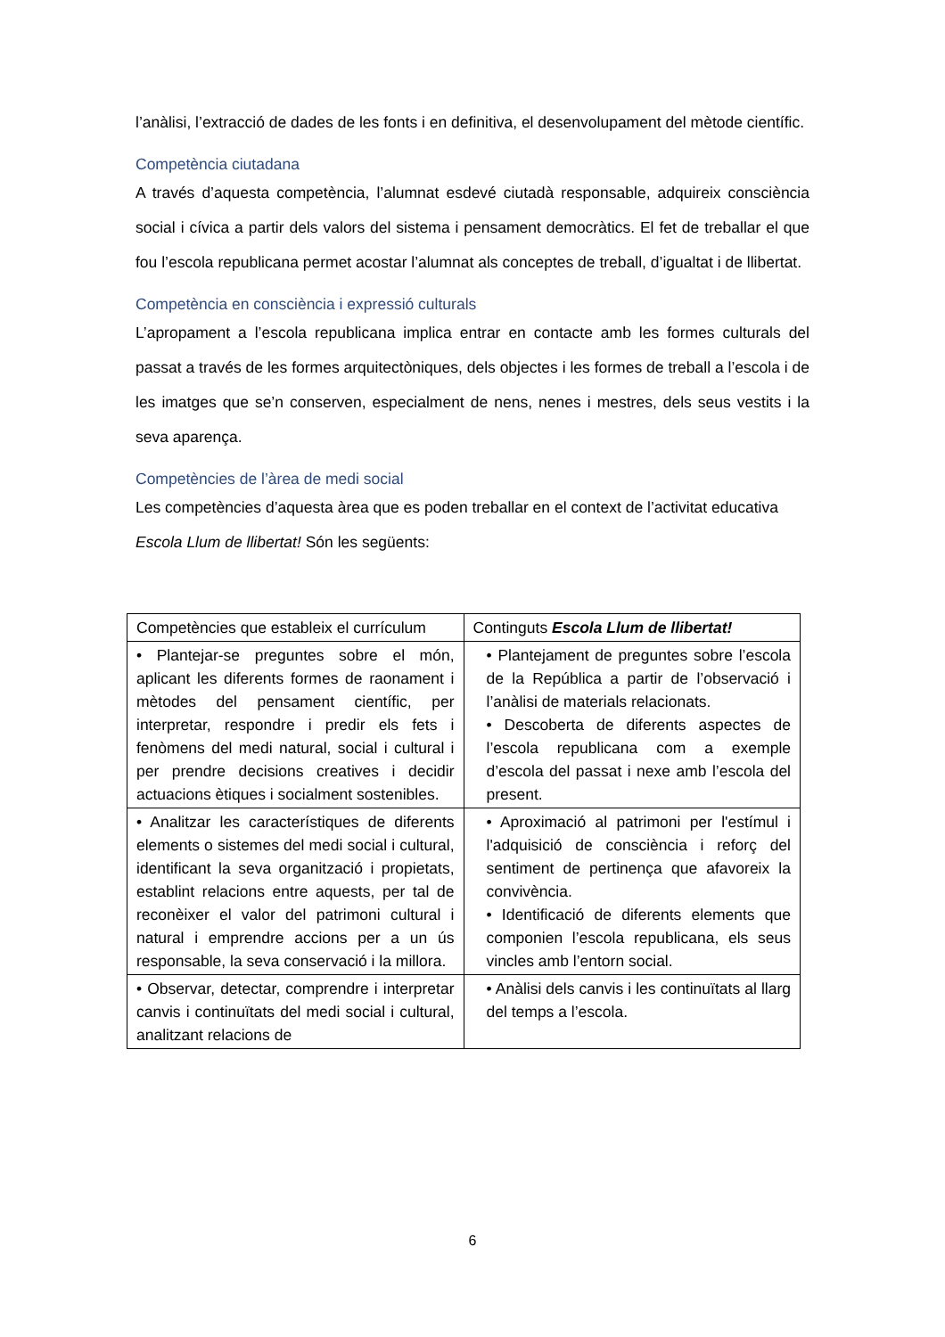l’anàlisi, l’extracció de dades de les fonts i en definitiva, el desenvolupament del mètode científic.
Competència ciutadana
A través d’aquesta competència, l’alumnat esdevé ciutadà responsable, adquireix consciència social i cívica a partir dels valors del sistema i pensament democràtics. El fet de treballar el que fou l’escola republicana permet acostar l’alumnat als conceptes de treball, d’igualtat i de llibertat.
Competència en consciència i expressió culturals
L’apropament a l’escola republicana implica entrar en contacte amb les formes culturals del passat a través de les formes arquitectòniques, dels objectes i les formes de treball a l’escola i de les imatges que se’n conserven, especialment de nens, nenes i mestres, dels seus vestits i la seva aparença.
Competències de l’àrea de medi social
Les competències d’aquesta àrea que es poden treballar en el context de l’activitat educativa Escola Llum de llibertat! Són les següents:
| Competències que estableix el currículum | Continguts Escola Llum de llibertat! |
| • Plantejar-se preguntes sobre el món, aplicant les diferents formes de raonament i mètodes del pensament científic, per interpretar, respondre i predir els fets i fenòmens del medi natural, social i cultural i per prendre decisions creatives i decidir actuacions ètiques i socialment sostenibles. | • Plantejament de preguntes sobre l’escola de la República a partir de l’observació i l’anàlisi de materials relacionats. • Descoberta de diferents aspectes de l’escola republicana com a exemple d’escola del passat i nexe amb l’escola del present. |
| • Analitzar les característiques de diferents elements o sistemes del medi social i cultural, identificant la seva organització i propietats, establint relacions entre aquests, per tal de reconèixer el valor del patrimoni cultural i natural i emprendre accions per a un ús responsable, la seva conservació i la millora. | • Aproximació al patrimoni per l'estímul i l'adquisició de consciència i reforç del sentiment de pertinença que afavoreix la convivència. • Identificació de diferents elements que componien l’escola republicana, els seus vincles amb l’entorn social. |
| • Observar, detectar, comprendre i interpretar canvis i continuïtats del medi social i cultural, analitzant relacions de | • Anàlisi dels canvis i les continuïtats al llarg del temps a l’escola. |
6